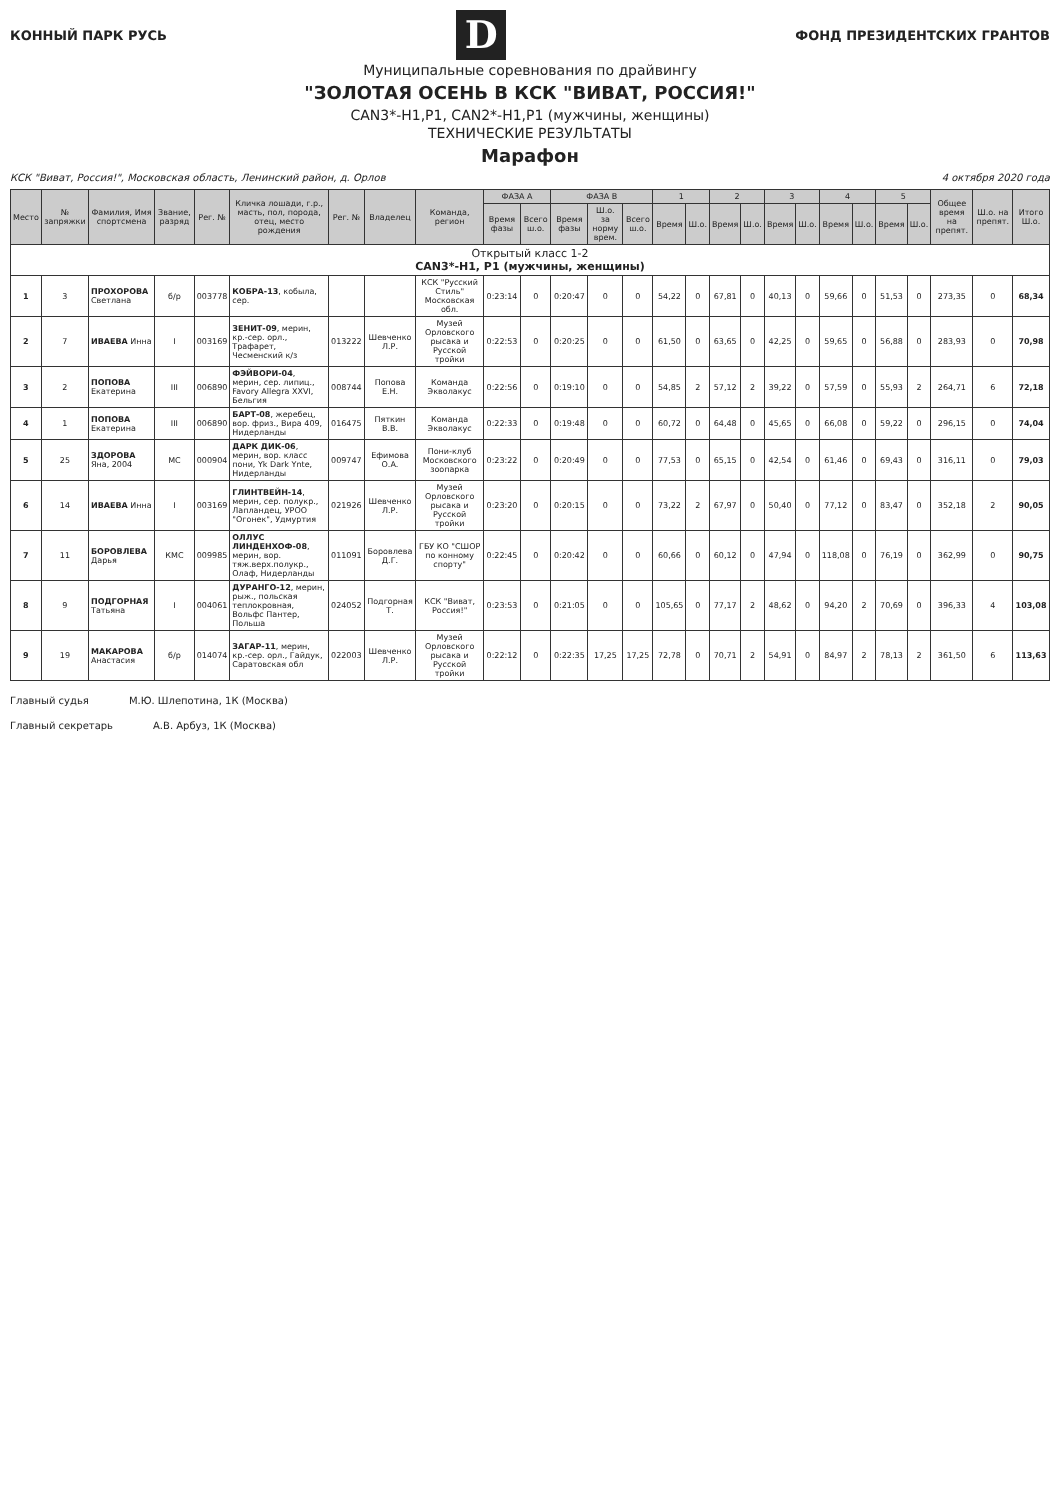КОННЫЙ ПАРК РУСЬ
D
ФОНД ПРЕЗИДЕНТСКИХ ГРАНТОВ
Муниципальные соревнования по драйвингу
"ЗОЛОТАЯ ОСЕНЬ В КСК "ВИВАТ, РОССИЯ!"
CAN3*-H1,P1, CAN2*-H1,P1 (мужчины, женщины)
ТЕХНИЧЕСКИЕ РЕЗУЛЬТАТЫ
Марафон
КСК "Виват, Россия!", Московская область, Ленинский район, д. Орлов 4 октября 2020 года
| Место | № запряжки | Фамилия, Имя спортсмена | Звание, разряд | Рег. № | Кличка лошади, г.р., масть, пол, порода, отец, место рождения | Рег. № | Владелец | Команда, регион | ФАЗА A | | ФАЗА B | | | 1 | | 2 | | 3 | | 4 | | 5 | | Общее время на препят. | Ш.о. на препят. | Итого Ш.о. |
| --- | --- | --- | --- | --- | --- | --- | --- | --- | --- | --- | --- | --- | --- | --- | --- | --- | --- | --- | --- | --- | --- | --- | --- | --- | --- | --- |
| | | | | | | | | | Время фазы | Всего ш.о. | Время фазы | Ш.о. за норму врем. | Всего ш.о. | Время | Ш.о. | Время | Ш.о. | Время | Ш.о. | Время | Ш.о. | Время | Ш.о. | | | |
| Открытый класс 1-2 CAN3*-H1, P1 (мужчины, женщины) | | | | | | | | | | | | | | | | | | | | | | | | | | |
| 1 | 3 | ПРОХОРОВА Светлана | б/р | 003778 | КОБРА-13 , кобыла, сер. | | | КСК "Русский Стиль" Московская обл. | 0:23:14 | 0 | 0:20:47 | 0 | 0 | 54,22 | 0 | 67,81 | 0 | 40,13 | 0 | 59,66 | 0 | 51,53 | 0 | 273,35 | 0 | 68,34 |
| 2 | 7 | ИВАЕВА Инна | I | 003169 | ЗЕНИТ-09 , мерин, кр.-сер. орл., Трафарет, Чесменский к/з | 013222 | Шевченко Л.Р. | Музей Орловского рысака и Русской тройки | 0:22:53 | 0 | 0:20:25 | 0 | 0 | 61,50 | 0 | 63,65 | 0 | 42,25 | 0 | 59,65 | 0 | 56,88 | 0 | 283,93 | 0 | 70,98 |
| 3 | 2 | ПОПОВА Екатерина | III | 006890 | ФЭЙВОРИ-04 , мерин, сер. липиц., Favory Allegra XXVI, Бельгия | 008744 | Попова Е.Н. | Команда Экволакус | 0:22:56 | 0 | 0:19:10 | 0 | 0 | 54,85 | 2 | 57,12 | 2 | 39,22 | 0 | 57,59 | 0 | 55,93 | 2 | 264,71 | 6 | 72,18 |
| 4 | 1 | ПОПОВА Екатерина | III | 006890 | БАРТ-08 , жеребец, вор. фриз., Вира 409, Нидерланды | 016475 | Пяткин В.В. | Команда Экволакус | 0:22:33 | 0 | 0:19:48 | 0 | 0 | 60,72 | 0 | 64,48 | 0 | 45,65 | 0 | 66,08 | 0 | 59,22 | 0 | 296,15 | 0 | 74,04 |
| 5 | 25 | ЗДОРОВА Яна, 2004 | МС | 000904 | ДАРК ДИК-06 , мерин, вор. класс пони, Yk Dark Ynte, Нидерланды | 009747 | Ефимова О.А. | Пони-клуб Московского зоопарка | 0:23:22 | 0 | 0:20:49 | 0 | 0 | 77,53 | 0 | 65,15 | 0 | 42,54 | 0 | 61,46 | 0 | 69,43 | 0 | 316,11 | 0 | 79,03 |
| 6 | 14 | ИВАЕВА Инна | I | 003169 | ГЛИНТВЕЙН-14 , мерин, сер. полукр., Лапландец, УРОО "Огонек", Удмуртия | 021926 | Шевченко Л.Р. | Музей Орловского рысака и Русской тройки | 0:23:20 | 0 | 0:20:15 | 0 | 0 | 73,22 | 2 | 67,97 | 0 | 50,40 | 0 | 77,12 | 0 | 83,47 | 0 | 352,18 | 2 | 90,05 |
| 7 | 11 | БОРОВЛЕВА Дарья | КМС | 009985 | ОЛЛУС ЛИНДЕНХОФ-08 , мерин, вор. тяж.верх.полукр., Олаф, Нидерланды | 011091 | Боровлева Д.Г. | ГБУ КО "СШОР по конному спорту" | 0:22:45 | 0 | 0:20:42 | 0 | 0 | 60,66 | 0 | 60,12 | 0 | 47,94 | 0 | 118,08 | 0 | 76,19 | 0 | 362,99 | 0 | 90,75 |
| 8 | 9 | ПОДГОРНАЯ Татьяна | I | 004061 | ДУРАНГО-12 , мерин, рыж., польская теплокровная, Вольфс Пантер, Польша | 024052 | Подгорная Т. | КСК "Виват, Россия!" | 0:23:53 | 0 | 0:21:05 | 0 | 0 | 105,65 | 0 | 77,17 | 2 | 48,62 | 0 | 94,20 | 2 | 70,69 | 0 | 396,33 | 4 | 103,08 |
| 9 | 19 | МАКАРОВА Анастасия | б/р | 014074 | ЗАГАР-11 , мерин, кр.-сер. орл., Гайдук, Саратовская обл | 022003 | Шевченко Л.Р. | Музей Орловского рысака и Русской тройки | 0:22:12 | 0 | 0:22:35 | 17,25 | 17,25 | 72,78 | 0 | 70,71 | 2 | 54,91 | 0 | 84,97 | 2 | 78,13 | 2 | 361,50 | 6 | 113,63 |
Главный судья М.Ю. Шлепотина, 1К (Москва)
Главный секретарь А.В. Арбуз, 1К (Москва)